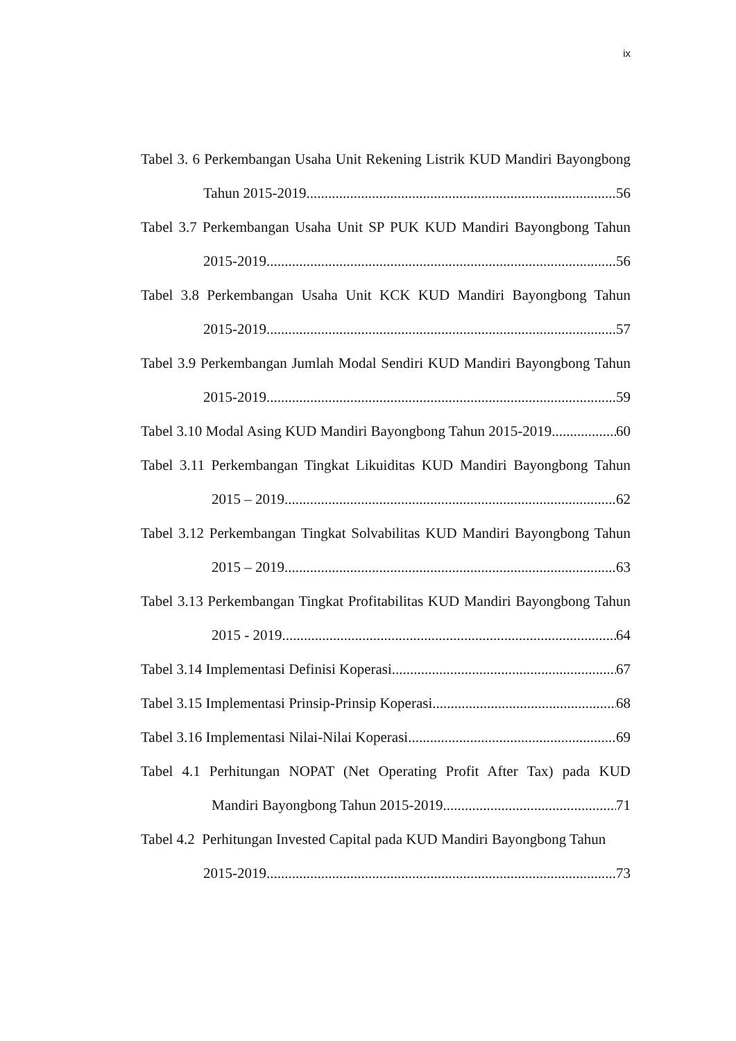ix
Tabel 3. 6 Perkembangan Usaha Unit Rekening Listrik KUD Mandiri Bayongbong
Tahun 2015-2019 56
Tabel 3.7 Perkembangan Usaha Unit SP PUK KUD Mandiri Bayongbong Tahun
2015-2019 56
Tabel 3.8 Perkembangan Usaha Unit KCK KUD Mandiri Bayongbong Tahun
2015-2019 57
Tabel 3.9 Perkembangan Jumlah Modal Sendiri KUD Mandiri Bayongbong Tahun
2015-2019 59
Tabel 3.10 Modal Asing KUD Mandiri Bayongbong Tahun 2015-2019 60
Tabel 3.11 Perkembangan Tingkat Likuiditas KUD Mandiri Bayongbong Tahun
2015 – 2019 62
Tabel 3.12 Perkembangan Tingkat Solvabilitas KUD Mandiri Bayongbong Tahun
2015 – 2019 63
Tabel 3.13 Perkembangan Tingkat Profitabilitas KUD Mandiri Bayongbong Tahun
2015 - 2019 64
Tabel 3.14 Implementasi Definisi Koperasi 67
Tabel 3.15 Implementasi Prinsip-Prinsip Koperasi 68
Tabel 3.16 Implementasi Nilai-Nilai Koperasi 69
Tabel 4.1 Perhitungan NOPAT (Net Operating Profit After Tax) pada KUD
Mandiri Bayongbong Tahun 2015-2019 71
Tabel 4.2 Perhitungan Invested Capital pada KUD Mandiri Bayongbong Tahun
2015-2019 73